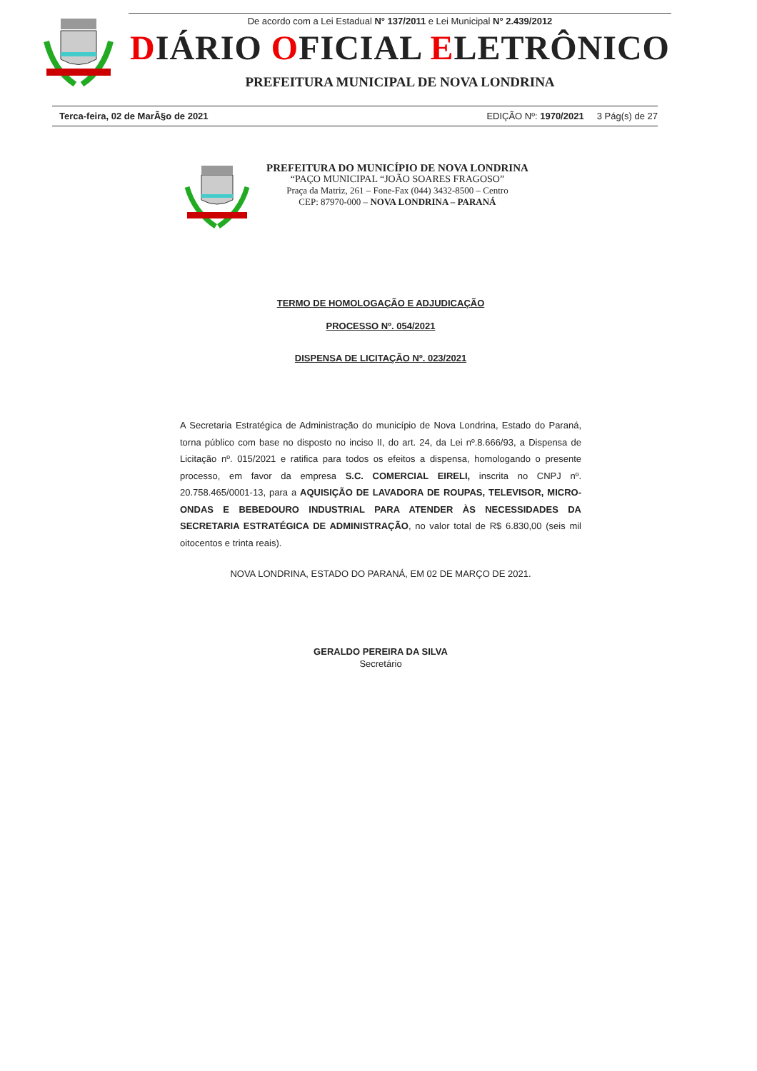De acordo com a Lei Estadual N° 137/2011 e Lei Municipal N° 2.439/2012
DIÁRIO OFICIAL ELETRÔNICO
PREFEITURA MUNICIPAL DE NOVA LONDRINA
Terca-feira, 02 de MarÃ§o de 2021 EDIÇÃO Nº: 1970/2021 3 Pág(s) de 27
PREFEITURA DO MUNICÍPIO DE NOVA LONDRINA
“PAÇO MUNICIPAL “JOÃO SOARES FRAGOSO”
Praça da Matriz, 261 – Fone-Fax (044) 3432-8500 – Centro
CEP: 87970-000 – NOVA LONDRINA – PARANÁ
TERMO DE HOMOLOGAÇÃO E ADJUDICAÇÃO
PROCESSO Nº. 054/2021
DISPENSA DE LICITAÇÃO Nº. 023/2021
A Secretaria Estratégica de Administração do município de Nova Londrina, Estado do Paraná, torna público com base no disposto no inciso II, do art. 24, da Lei nº.8.666/93, a Dispensa de Licitação nº. 015/2021 e ratifica para todos os efeitos a dispensa, homologando o presente processo, em favor da empresa S.C. COMERCIAL EIRELI, inscrita no CNPJ nº. 20.758.465/0001-13, para a AQUISIÇÃO DE LAVADORA DE ROUPAS, TELEVISOR, MICRO-ONDAS E BEBEDOURO INDUSTRIAL PARA ATENDER ÀS NECESSIDADES DA SECRETARIA ESTRATÉGICA DE ADMINISTRAÇÃO, no valor total de R$ 6.830,00 (seis mil oitocentos e trinta reais).
NOVA LONDRINA, ESTADO DO PARANÁ, EM 02 DE MARÇO DE 2021.
GERALDO PEREIRA DA SILVA
Secretário